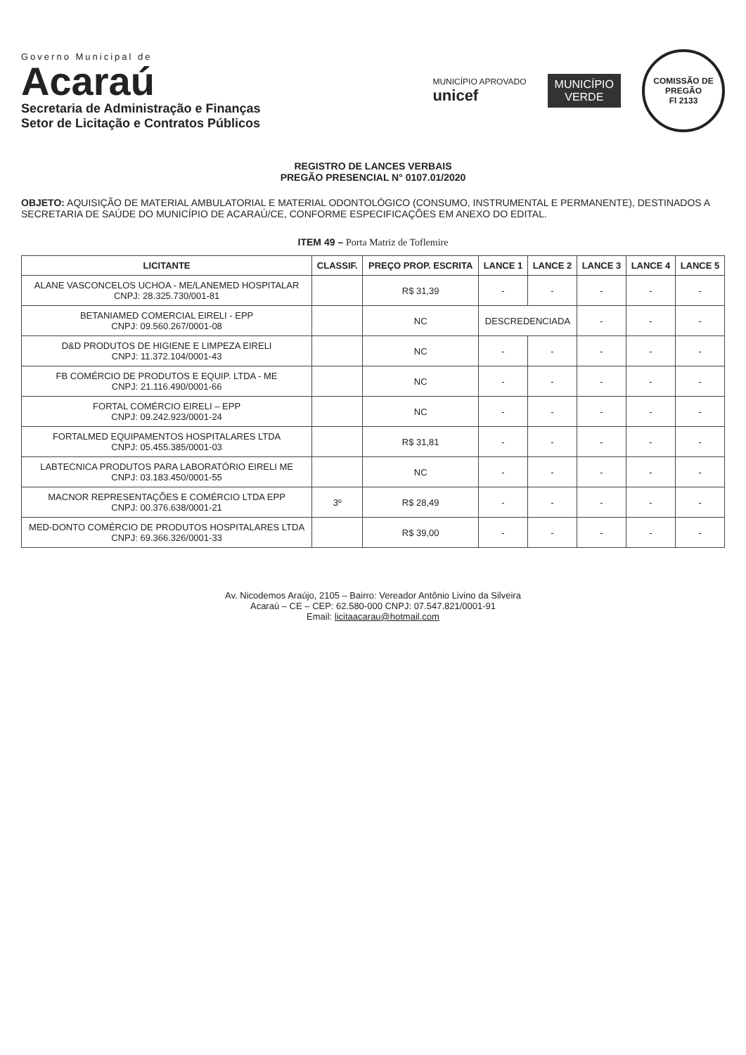Governo Municipal de
Acaraú
Secretaria de Administração e Finanças
Setor de Licitação e Contratos Públicos
MUNICÍPIO APROVADO
unicef
MUNICÍPIO
VERDE
COMISSÃO DE PREGÃO
Fl 2133
REGISTRO DE LANCES VERBAIS
PREGÃO PRESENCIAL N° 0107.01/2020
OBJETO: AQUISIÇÃO DE MATERIAL AMBULATORIAL E MATERIAL ODONTOLÓGICO (CONSUMO, INSTRUMENTAL E PERMANENTE), DESTINADOS A SECRETARIA DE SAÚDE DO MUNICÍPIO DE ACARAÚ/CE, CONFORME ESPECIFICAÇÕES EM ANEXO DO EDITAL.
ITEM 49 – Porta Matriz de Toflemire
| LICITANTE | CLASSIF. | PREÇO PROP. ESCRITA | LANCE 1 | LANCE 2 | LANCE 3 | LANCE 4 | LANCE 5 |
| --- | --- | --- | --- | --- | --- | --- | --- |
| ALANE VASCONCELOS UCHOA - ME/LANEMED HOSPITALAR CNPJ: 28.325.730/001-81 | | R$ 31,39 | - | - | - | - | - |
| BETANIAMED COMERCIAL EIRELI - EPP CNPJ: 09.560.267/0001-08 | | NC | DESCREDENCIADA | | - | - | - |
| D&D PRODUTOS DE HIGIENE E LIMPEZA EIRELI CNPJ: 11.372.104/0001-43 | | NC | - | - | - | - | - |
| FB COMÉRCIO DE PRODUTOS E EQUIP. LTDA - ME CNPJ: 21.116.490/0001-66 | | NC | - | - | - | - | - |
| FORTAL COMÉRCIO EIRELI – EPP CNPJ: 09.242.923/0001-24 | | NC | - | - | - | - | - |
| FORTALMED EQUIPAMENTOS HOSPITALARES LTDA CNPJ: 05.455.385/0001-03 | | R$ 31,81 | - | - | - | - | - |
| LABTECNICA PRODUTOS PARA LABORATÓRIO EIRELI ME CNPJ: 03.183.450/0001-55 | | NC | - | - | - | - | - |
| MACNOR REPRESENTAÇÕES E COMÉRCIO LTDA EPP CNPJ: 00.376.638/0001-21 | 3º | R$ 28,49 | - | - | - | - | - |
| MED-DONTO COMÉRCIO DE PRODUTOS HOSPITALARES LTDA CNPJ: 69.366.326/0001-33 | | R$ 39,00 | - | - | - | - | - |
Av. Nicodemos Araújo, 2105 – Bairro: Vereador Antônio Livino da Silveira
Acaraú – CE – CEP: 62.580-000 CNPJ: 07.547.821/0001-91
Email: licitaacarau@hotmail.com